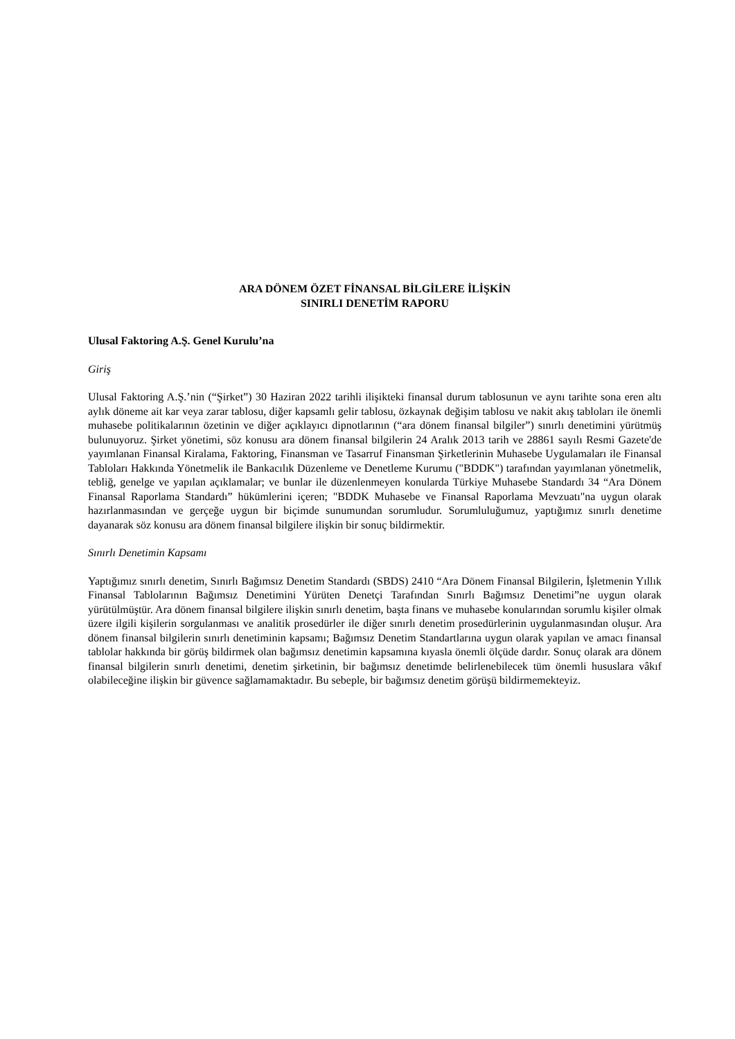ARA DÖNEM ÖZET FİNANSAL BİLGİLERE İLİŞKİN
SINIRLI DENETİM RAPORU
Ulusal Faktoring A.Ş. Genel Kurulu’na
Giriş
Ulusal Faktoring A.Ş.’nin (“Şirket”) 30 Haziran 2022 tarihli ilişikteki finansal durum tablosunun ve aynı tarihte sona eren altı aylık döneme ait kar veya zarar tablosu, diğer kapsamlı gelir tablosu, özkaynak değişim tablosu ve nakit akış tabloları ile önemli muhasebe politikalarının özetinin ve diğer açıklayıcı dipnotlarının (“ara dönem finansal bilgiler”) sınırlı denetimini yürütmüş bulunuyoruz. Şirket yönetimi, söz konusu ara dönem finansal bilgilerin 24 Aralık 2013 tarih ve 28861 sayılı Resmi Gazete'de yayımlanan Finansal Kiralama, Faktoring, Finansman ve Tasarruf Finansman Şirketlerinin Muhasebe Uygulamaları ile Finansal Tabloları Hakkında Yönetmelik ile Bankacılık Düzenleme ve Denetleme Kurumu ("BDDK") tarafından yayımlanan yönetmelik, tebliğ, genelge ve yapılan açıklamalar; ve bunlar ile düzenlenmeyen konularda Türkiye Muhasebe Standardı 34 “Ara Dönem Finansal Raporlama Standardı” hükümlerini içeren; "BDDK Muhasebe ve Finansal Raporlama Mevzuatı"na uygun olarak hazırlanmasından ve gerçeğe uygun bir biçimde sunumundan sorumludur. Sorumluluğumuz, yaptığımız sınırlı denetime dayanarak söz konusu ara dönem finansal bilgilere ilişkin bir sonuç bildirmektir.
Sınırlı Denetimin Kapsamı
Yaptığımız sınırlı denetim, Sınırlı Bağımsız Denetim Standardı (SBDS) 2410 “Ara Dönem Finansal Bilgilerin, İşletmenin Yıllık Finansal Tablolarının Bağımsız Denetimini Yürüten Denetçi Tarafından Sınırlı Bağımsız Denetimi”ne uygun olarak yürütülmüştür. Ara dönem finansal bilgilere ilişkin sınırlı denetim, başta finans ve muhasebe konularından sorumlu kişiler olmak üzere ilgili kişilerin sorgulanması ve analitik prosedürler ile diğer sınırlı denetim prosedürlerinin uygulanmasından oluşur. Ara dönem finansal bilgilerin sınırlı denetiminin kapsamı; Bağımsız Denetim Standartlarına uygun olarak yapılan ve amacı finansal tablolar hakkında bir görüş bildirmek olan bağımsız denetimin kapsamına kıyasla önemli ölçüde dardır. Sonuç olarak ara dönem finansal bilgilerin sınırlı denetimi, denetim şirketinin, bir bağımsız denetimde belirlenebilecek tüm önemli hususlara vâkıf olabileceğine ilişkin bir güvence sağlamamaktadır. Bu sebeple, bir bağımsız denetim görüşü bildirmemekteyiz.